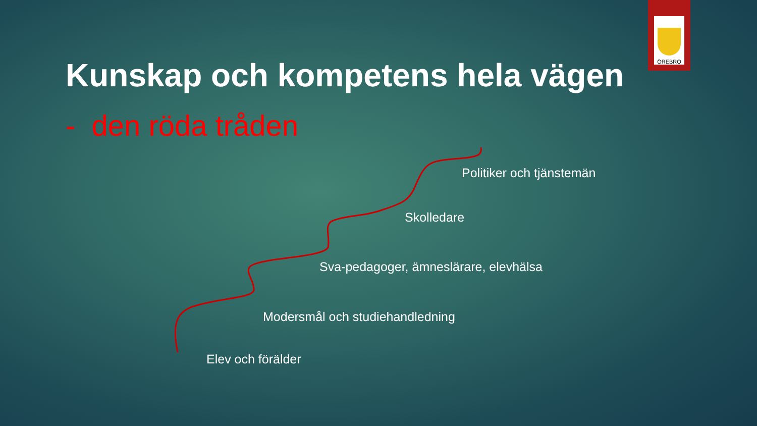ÖREBRO
Kunskap och kompetens hela vägen
- den röda tråden
Politiker och tjänstemän
Skolledare
Sva-pedagoger, ämneslärare, elevhälsa
Modersmål och studiehandledning
Elev och förälder